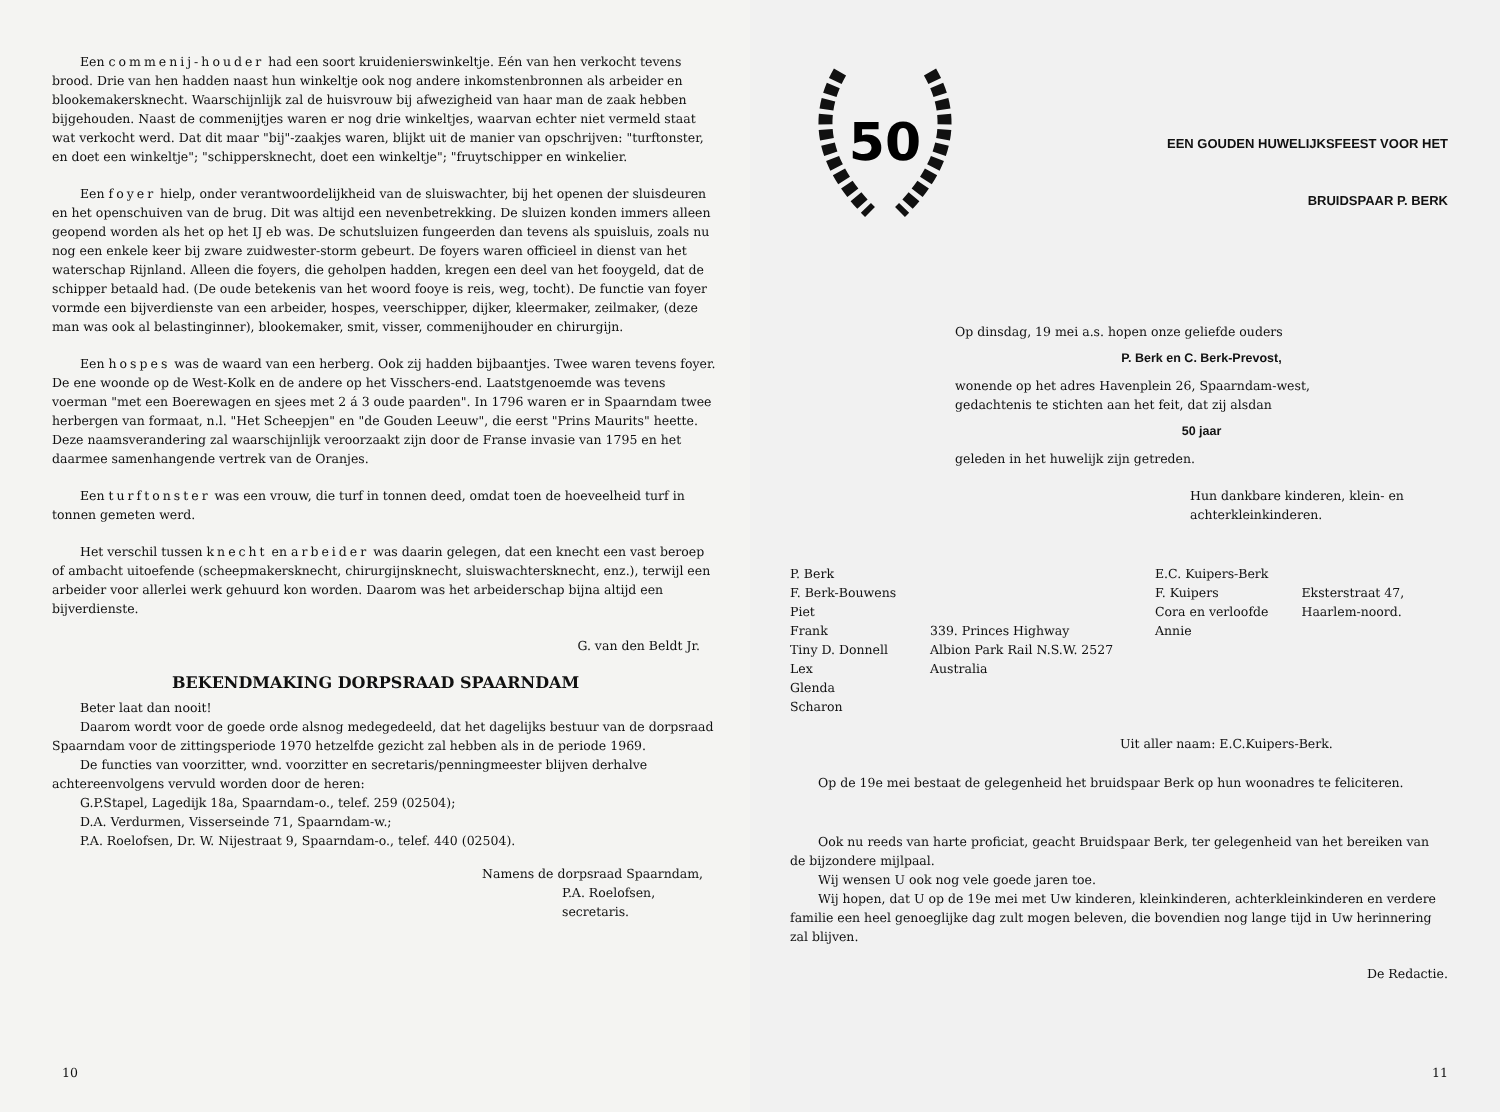Een commenij-houder had een soort kruidenierswinkeltje. Eén van hen verkocht tevens brood. Drie van hen hadden naast hun winkeltje ook nog andere inkomstenbronnen als arbeider en blookemakersknecht. Waarschijnlijk zal de huisvrouw bij afwezigheid van haar man de zaak hebben bijgehouden. Naast de commenijtjes waren er nog drie winkeltjes, waarvan echter niet vermeld staat wat verkocht werd. Dat dit maar "bij"-zaakjes waren, blijkt uit de manier van opschrijven: "turftonster, en doet een winkeltje"; "schippersknecht, doet een winkeltje"; "fruytschipper en winkelier.
Een foyer hielp, onder verantwoordelijkheid van de sluiswachter, bij het openen der sluisdeuren en het openschuiven van de brug. Dit was altijd een nevenbetrekking. De sluizen konden immers alleen geopend worden als het op het IJ eb was. De schutsluizen fungeerden dan tevens als spuisluis, zoals nu nog een enkele keer bij zware zuidwester-storm gebeurt. De foyers waren officieel in dienst van het waterschap Rijnland. Alleen die foyers, die geholpen hadden, kregen een deel van het fooygeld, dat de schipper betaald had. (De oude betekenis van het woord fooye is reis, weg, tocht). De functie van foyer vormde een bijverdienste van een arbeider, hospes, veerschipper, dijker, kleermaker, zeilmaker, (deze man was ook al belastinginner), blookemaker, smit, visser, commenijhouder en chirurgijn.
Een hospes was de waard van een herberg. Ook zij hadden bijbaantjes. Twee waren tevens foyer. De ene woonde op de West-Kolk en de andere op het Visschers-end. Laatstgenoemde was tevens voerman "met een Boerewagen en sjees met 2 á 3 oude paarden". In 1796 waren er in Spaarndam twee herbergen van formaat, n.l. "Het Scheepjen" en "de Gouden Leeuw", die eerst "Prins Maurits" heette. Deze naamsverandering zal waarschijnlijk veroorzaakt zijn door de Franse invasie van 1795 en het daarmee samenhangende vertrek van de Oranjes.
Een turftonster was een vrouw, die turf in tonnen deed, omdat toen de hoeveelheid turf in tonnen gemeten werd.
Het verschil tussen knecht en arbeider was daarin gelegen, dat een knecht een vast beroep of ambacht uitoefende (scheepmakersknecht, chirurgijnsknecht, sluiswachtersknecht, enz.), terwijl een arbeider voor allerlei werk gehuurd kon worden. Daarom was het arbeiderschap bijna altijd een bijverdienste.
G. van den Beldt Jr.
BEKENDMAKING DORPSRAAD SPAARNDAM
Beter laat dan nooit!
Daarom wordt voor de goede orde alsnog medegedeeld, dat het dagelijks bestuur van de dorpsraad Spaarndam voor de zittingsperiode 1970 hetzelfde gezicht zal hebben als in de periode 1969.
De functies van voorzitter, wnd. voorzitter en secretaris/penningmeester blijven derhalve achtereenvolgens vervuld worden door de heren:
G.P.Stapel, Lagedijk 18a, Spaarndam-o., telef. 259 (02504);
D.A. Verdurmen, Visserseinde 71, Spaarndam-w.;
P.A. Roelofsen, Dr. W. Nijestraat 9, Spaarndam-o., telef. 440 (02504).
Namens de dorpsraad Spaarndam,
P.A. Roelofsen,
secretaris.
10
50
EEN GOUDEN HUWELIJKSFEEST VOOR HET
BRUIDSPAAR P. BERK
Op dinsdag, 19 mei a.s. hopen onze geliefde ouders
P. Berk en C. Berk-Prevost,
wonende op het adres Havenplein 26, Spaarndam-west,
gedachtenis te stichten aan het feit, dat zij alsdan
50 jaar
geleden in het huwelijk zijn getreden.
Hun dankbare kinderen, klein- en
achterkleinkinderen.
P. Berk
F. Berk-Bouwens
Piet
Frank
Tiny D. Donnell
Lex
Glenda
Scharon
339. Princes Highway
Albion Park Rail N.S.W. 2527
Australia
E.C. Kuipers-Berk
F. Kuipers
Cora en verloofde
Annie
Eksterstraat 47,
Haarlem-noord.
Uit aller naam: E.C.Kuipers-Berk.
Op de 19e mei bestaat de gelegenheid het bruidspaar Berk op hun woonadres te feliciteren.
Ook nu reeds van harte proficiat, geacht Bruidspaar Berk, ter gelegenheid van het bereiken van de bijzondere mijlpaal.
Wij wensen U ook nog vele goede jaren toe.
Wij hopen, dat U op de 19e mei met Uw kinderen, kleinkinderen, achterkleinkinderen en verdere familie een heel genoeglijke dag zult mogen beleven, die bovendien nog lange tijd in Uw herinnering zal blijven.
De Redactie.
11